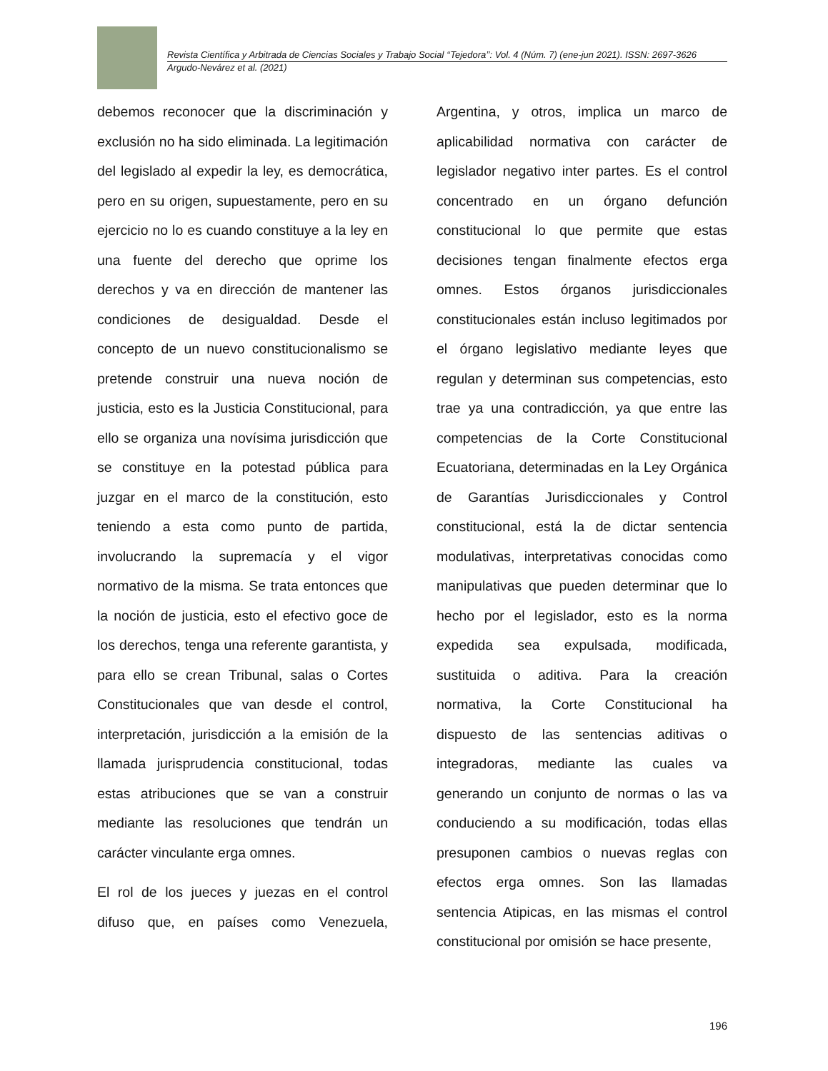Revista Científica y Arbitrada de Ciencias Sociales y Trabajo Social ‘‘Tejedora’’: Vol. 4 (Núm. 7) (ene-jun 2021). ISSN: 2697-3626
Argudo-Nevárez et al. (2021)
debemos reconocer que la discriminación y exclusión no ha sido eliminada. La legitimación del legislado al expedir la ley, es democrática, pero en su origen, supuestamente, pero en su ejercicio no lo es cuando constituye a la ley en una fuente del derecho que oprime los derechos y va en dirección de mantener las condiciones de desigualdad. Desde el concepto de un nuevo constitucionalismo se pretende construir una nueva noción de justicia, esto es la Justicia Constitucional, para ello se organiza una novísima jurisdicción que se constituye en la potestad pública para juzgar en el marco de la constitución, esto teniendo a esta como punto de partida, involucrando la supremacía y el vigor normativo de la misma. Se trata entonces que la noción de justicia, esto el efectivo goce de los derechos, tenga una referente garantista, y para ello se crean Tribunal, salas o Cortes Constitucionales que van desde el control, interpretación, jurisdicción a la emisión de la llamada jurisprudencia constitucional, todas estas atribuciones que se van a construir mediante las resoluciones que tendrán un carácter vinculante erga omnes.
El rol de los jueces y juezas en el control difuso que, en países como Venezuela, Argentina, y otros, implica un marco de aplicabilidad normativa con carácter de legislador negativo inter partes. Es el control concentrado en un órgano defunción constitucional lo que permite que estas decisiones tengan finalmente efectos erga omnes. Estos órganos jurisdiccionales constitucionales están incluso legitimados por el órgano legislativo mediante leyes que regulan y determinan sus competencias, esto trae ya una contradicción, ya que entre las competencias de la Corte Constitucional Ecuatoriana, determinadas en la Ley Orgánica de Garantías Jurisdiccionales y Control constitucional, está la de dictar sentencia modulativas, interpretativas conocidas como manipulativas que pueden determinar que lo hecho por el legislador, esto es la norma expedida sea expulsada, modificada, sustituida o aditiva. Para la creación normativa, la Corte Constitucional ha dispuesto de las sentencias aditivas o integradoras, mediante las cuales va generando un conjunto de normas o las va conduciendo a su modificación, todas ellas presuponen cambios o nuevas reglas con efectos erga omnes. Son las llamadas sentencia Atipicas, en las mismas el control constitucional por omisión se hace presente,
196